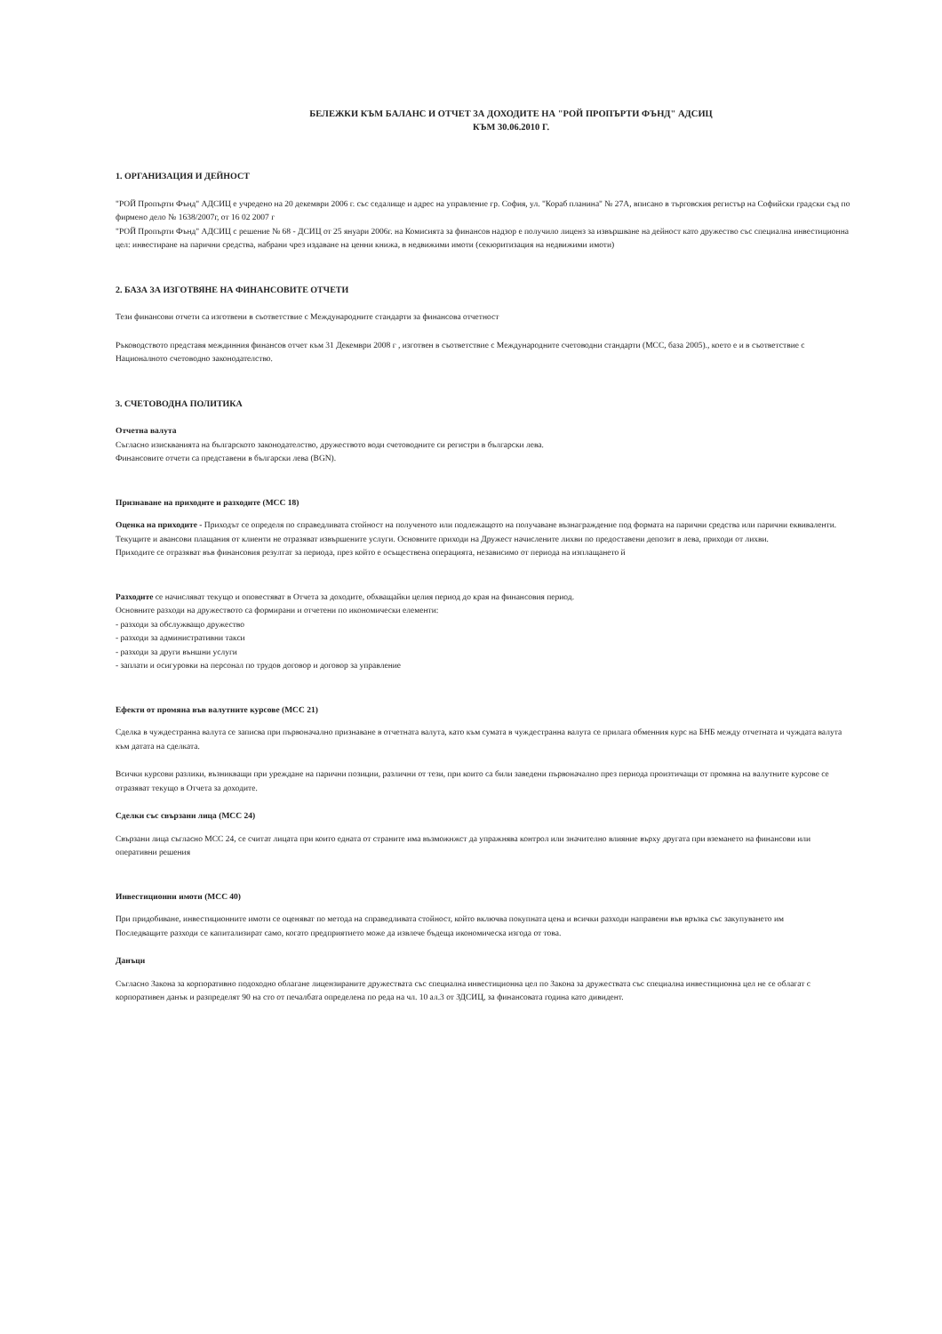БЕЛЕЖКИ КЪМ БАЛАНС И ОТЧЕТ ЗА ДОХОДИТЕ НА "РОЙ ПРОПЪРТИ ФЪНД" АДСИЦ
КЪМ 30.06.2010 Г.
1. ОРГАНИЗАЦИЯ И ДЕЙНОСТ
"РОЙ Пропърти Фънд" АДСИЦ е учредено на 20 декември 2006 г. със седалище и адрес на управление гр. София, ул. "Кораб планина" № 27А, вписано в търговския регистър на Софийски градски съд по фирмено дело № 1638/2007г, от 16 02 2007 г
"РОЙ Пропърти Фънд" АДСИЦ с решение № 68 - ДСИЦ от 25 януари 2006г. на Комисията за финансов надзор е получило лиценз за извършване на дейност като дружество със специална инвестиционна цел: инвестиране на парични средства, набрани чрез издаване на ценни книжа, в недвижими имоти (секюритизация на недвижими имоти)
2. БАЗА ЗА ИЗГОТВЯНЕ НА ФИНАНСОВИТЕ ОТЧЕТИ
Тези финансови отчети са изготвени в съответствие с Международните стандарти за финансова отчетност
Ръководството представя междинния финансов отчет към 31 Декември 2008 г , изготвен в съответствие с Международните счетоводни стандарти (МСС, база 2005)., което е и в съответствие с Националното счетоводно законодателство.
3. СЧЕТОВОДНА ПОЛИТИКА
Отчетна валута
Съгласно изискванията на българското законодателство, дружеството води счетоводните си регистри в български лева.
Финансовите отчети са представени в български лева (BGN).
Признаване на приходите и разходите (МСС 18)
Оценка на приходите - Приходът се определя по справедливата стойност на полученото или подлежащото на получаване възнаграждение под формата на парични средства или парични еквиваленти. Текущите и авансови плащания от клиенти не отразяват извършените услуги. Основните приходи на Дружест начислените лихви по предоставени депозит в лева, приходи от лихви.
Приходите се отразяват във финансовия резултат за периода, през който е осъществена операцията, независимо от периода на изплащането й
Разходите се начисляват текущо и оповестяват в Отчета за доходите, обхващайки целия период до края на финансовия период.
Основните разходи на дружеството са формирани и отчетени по икономически елементи:
- разходи за обслужващо дружество
- разходи за административни такси
- разходи за други външни услуги
- заплати и осигуровки на персонал по трудов договор и договор за управление
Ефекти от промяна във валутните курсове (МСС 21)
Сделка в чуждестранна валута се записва при първоначално признаване в отчетната валута, като към сумата в чуждестранна валута се прилага обменния курс на БНБ между отчетната и чуждата валута към датата на сделката.
Всички курсови разлики, възникващи при уреждане на парични позиции, различни от тези, при които са били заведени първоначално през периода произтичащи от промяна на валутните курсове се отразяват текущо в Отчета за доходите.
Сделки със свързани лица (МСС 24)
Свързани лица съгласно МСС 24, се считат лицата при които едната от страните има възможнжст да упражнява контрол или значително влияние върху другата при вземането на финансови или оперативни решения
Инвестиционни имоти (МСС 40)
При придобиване, инвестиционните имоти се оценяват по метода на справедливата стойност, който включва покупната цена и всички разходи направени във връзка със закупуването им
Последващите разходи се капитализират само, когато предприятието може да извлече бъдеща икономическа изгода от това.
Данъци
Съгласно Закона за корпоративно подоходно облагане лицензираните дружествата със специална инвестиционна цел по Закона за дружествата със специална инвестиционна цел не се облагат с корпоративен данък и разпределят 90 на сто от печалбата определена по реда на чл. 10 ал.3 от ЗДСИЦ, за финансовата година като дивидент.